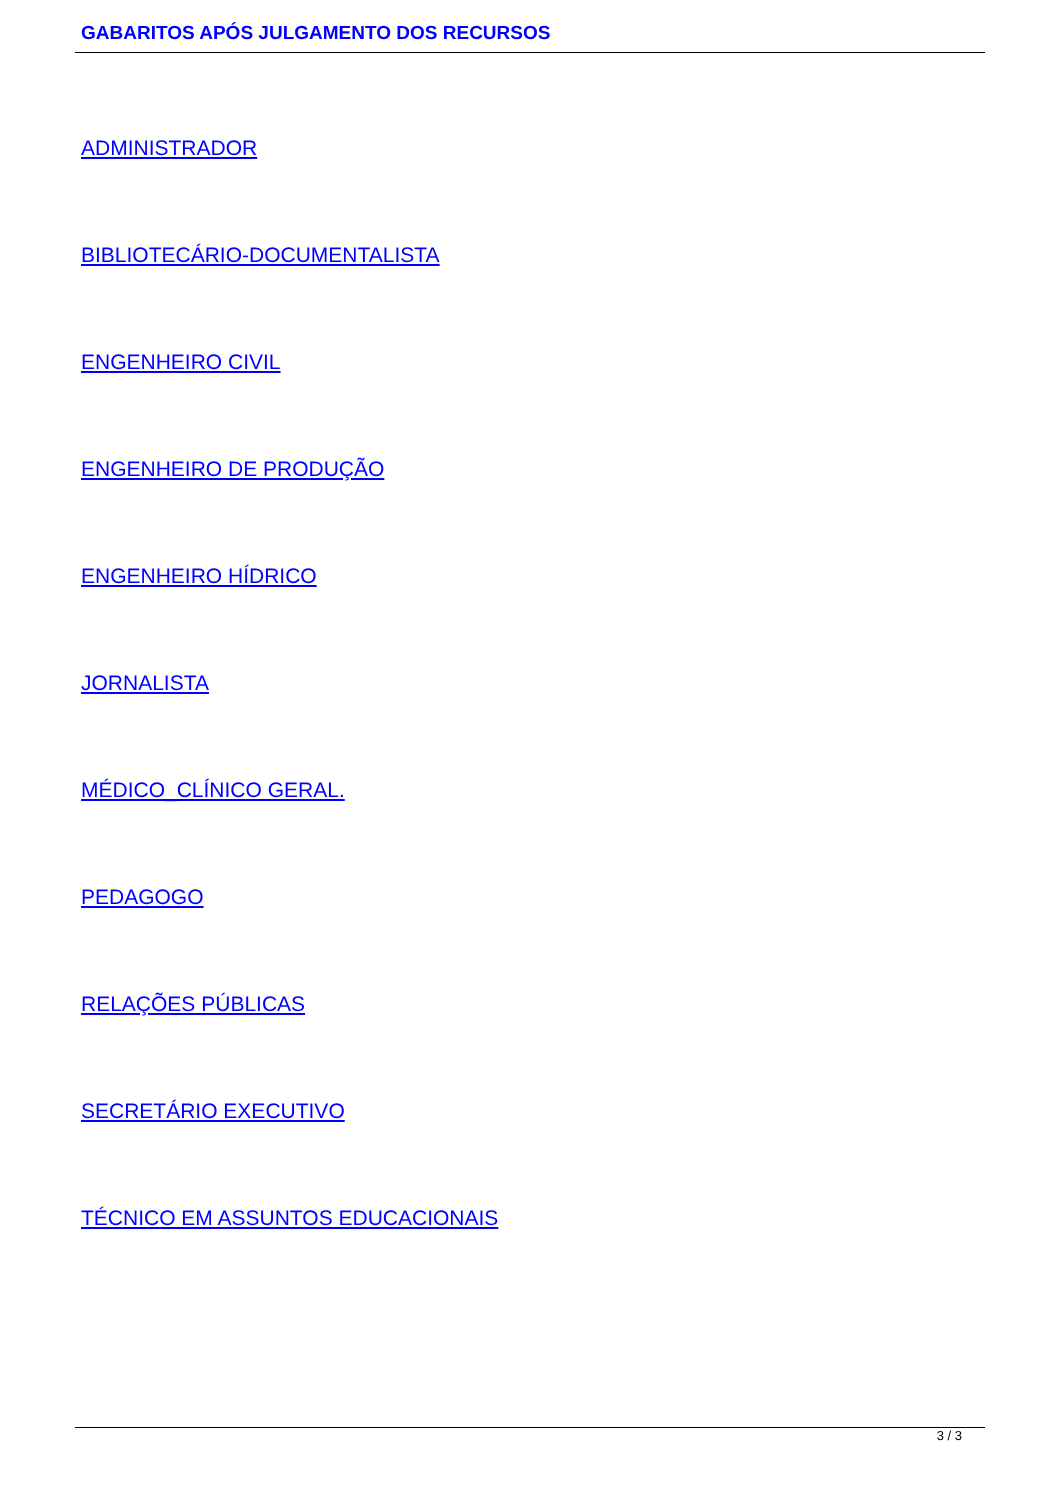GABARITOS APÓS JULGAMENTO DOS RECURSOS
ADMINISTRADOR
BIBLIOTECÁRIO-DOCUMENTALISTA
ENGENHEIRO CIVIL
ENGENHEIRO DE PRODUÇÃO
ENGENHEIRO HÍDRICO
JORNALISTA
MÉDICO_CLÍNICO GERAL.
PEDAGOGO
RELAÇÕES PÚBLICAS
SECRETÁRIO EXECUTIVO
TÉCNICO EM ASSUNTOS EDUCACIONAIS
3 / 3